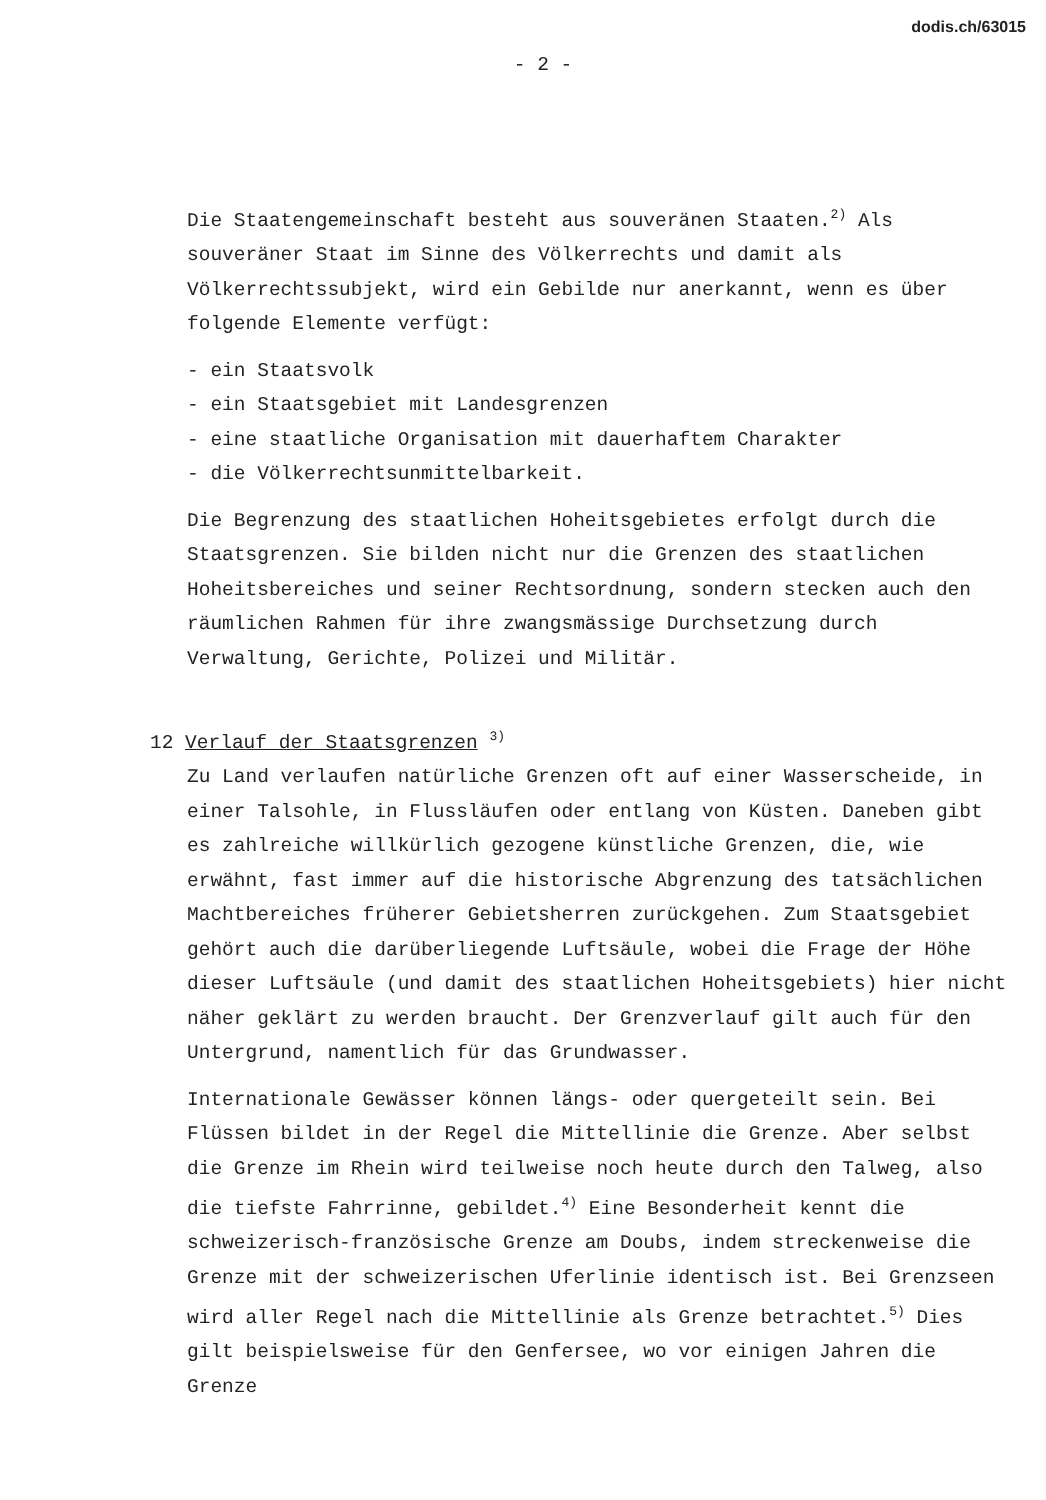dodis.ch/63015
- 2 -
Die Staatengemeinschaft besteht aus souveränen Staaten.<sup>2)</sup> Als souveräner Staat im Sinne des Völkerrechts und damit als Völkerrechtssubjekt, wird ein Gebilde nur anerkannt, wenn es über folgende Elemente verfügt:
- ein Staatsvolk
- ein Staatsgebiet mit Landesgrenzen
- eine staatliche Organisation mit dauerhaftem Charakter
- die Völkerrechtsunmittelbarkeit.
Die Begrenzung des staatlichen Hoheitsgebietes erfolgt durch die Staatsgrenzen. Sie bilden nicht nur die Grenzen des staatlichen Hoheitsbereiches und seiner Rechtsordnung, sondern stecken auch den räumlichen Rahmen für ihre zwangsmässige Durchsetzung durch Verwaltung, Gerichte, Polizei und Militär.
12 Verlauf der Staatsgrenzen <sup>3)</sup>
Zu Land verlaufen natürliche Grenzen oft auf einer Wasserscheide, in einer Talsohle, in Flussläufen oder entlang von Küsten. Daneben gibt es zahlreiche willkürlich gezogene künstliche Grenzen, die, wie erwähnt, fast immer auf die historische Abgrenzung des tatsächlichen Machtbereiches früherer Gebietsherren zurückgehen. Zum Staatsgebiet gehört auch die darüberliegende Luftsäule, wobei die Frage der Höhe dieser Luftsäule (und damit des staatlichen Hoheitsgebiets) hier nicht näher geklärt zu werden braucht. Der Grenzverlauf gilt auch für den Untergrund, namentlich für das Grundwasser.
Internationale Gewässer können längs- oder quergeteilt sein. Bei Flüssen bildet in der Regel die Mittellinie die Grenze. Aber selbst die Grenze im Rhein wird teilweise noch heute durch den Talweg, also die tiefste Fahrrinne, gebildet.<sup>4)</sup> Eine Besonderheit kennt die schweizerisch-französische Grenze am Doubs, indem streckenweise die Grenze mit der schweizerischen Uferlinie identisch ist. Bei Grenzseen wird aller Regel nach die Mittellinie als Grenze betrachtet.<sup>5)</sup> Dies gilt beispielsweise für den Genfersee, wo vor einigen Jahren die Grenze